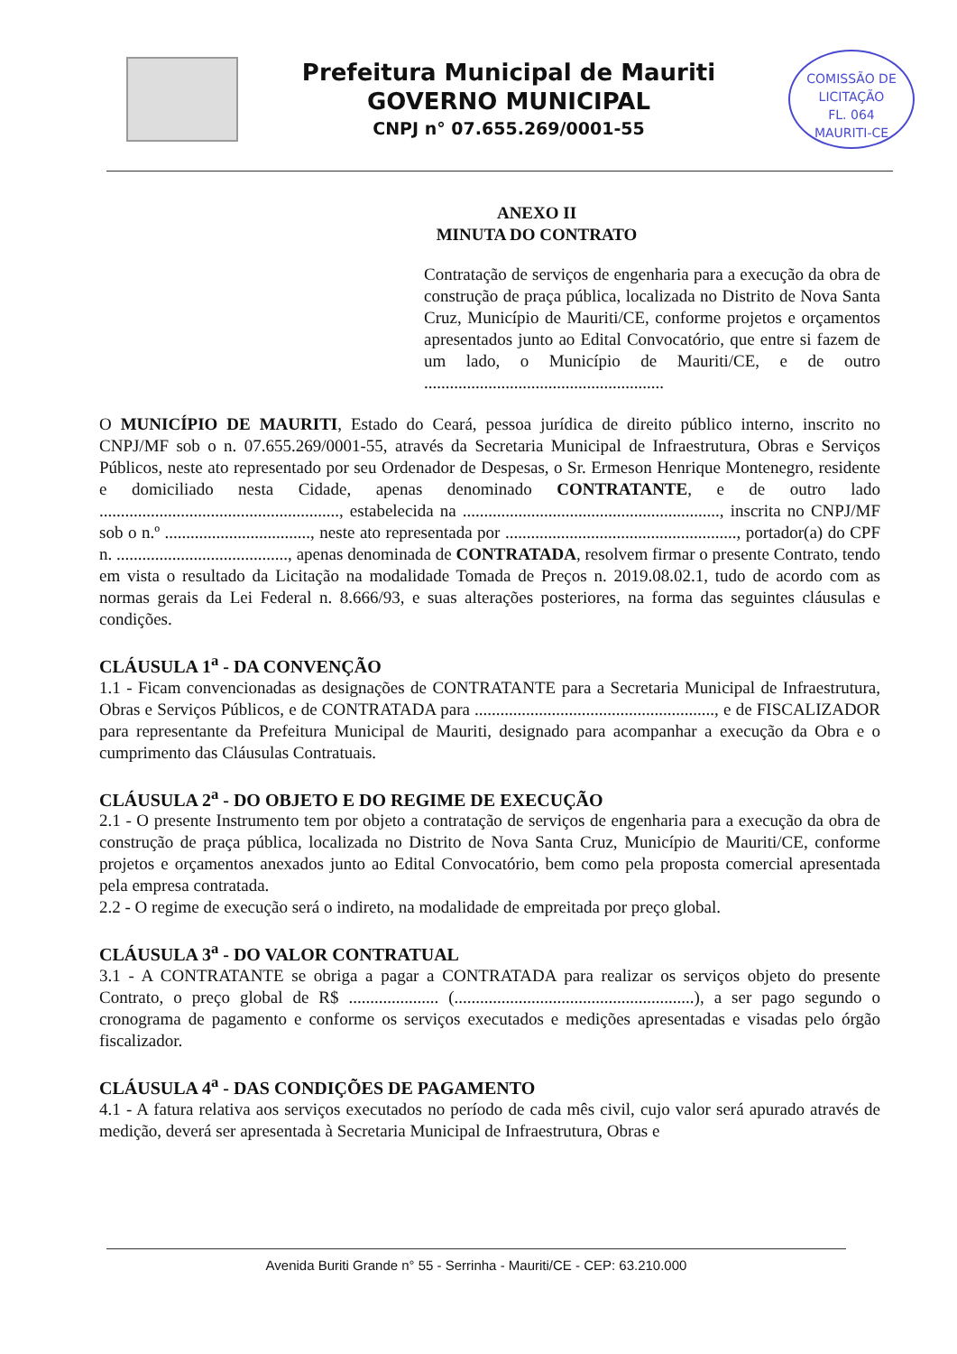Prefeitura Municipal de Mauriti
GOVERNO MUNICIPAL
CNPJ n° 07.655.269/0001-55
COMISSÃO DE LICITAÇÃO
FL. 064
MAURITI-CE
ANEXO II
MINUTA DO CONTRATO
Contratação de serviços de engenharia para a execução da obra de construção de praça pública, localizada no Distrito de Nova Santa Cruz, Município de Mauriti/CE, conforme projetos e orçamentos apresentados junto ao Edital Convocatório, que entre si fazem de um lado, o Município de Mauriti/CE, e de outro ........................................................
O MUNICÍPIO DE MAURITI, Estado do Ceará, pessoa jurídica de direito público interno, inscrito no CNPJ/MF sob o n. 07.655.269/0001-55, através da Secretaria Municipal de Infraestrutura, Obras e Serviços Públicos, neste ato representado por seu Ordenador de Despesas, o Sr. Ermeson Henrique Montenegro, residente e domiciliado nesta Cidade, apenas denominado CONTRATANTE, e de outro lado ........................................................, estabelecida na ............................................................, inscrita no CNPJ/MF sob o n.º .................................., neste ato representada por ......................................................, portador(a) do CPF n. ........................................, apenas denominada de CONTRATADA, resolvem firmar o presente Contrato, tendo em vista o resultado da Licitação na modalidade Tomada de Preços n. 2019.08.02.1, tudo de acordo com as normas gerais da Lei Federal n. 8.666/93, e suas alterações posteriores, na forma das seguintes cláusulas e condições.
CLÁUSULA 1<sup>a</sup> - DA CONVENÇÃO
1.1 - Ficam convencionadas as designações de CONTRATANTE para a Secretaria Municipal de Infraestrutura, Obras e Serviços Públicos, e de CONTRATADA para ........................................................, e de FISCALIZADOR para representante da Prefeitura Municipal de Mauriti, designado para acompanhar a execução da Obra e o cumprimento das Cláusulas Contratuais.
CLÁUSULA 2<sup>a</sup> - DO OBJETO E DO REGIME DE EXECUÇÃO
2.1 - O presente Instrumento tem por objeto a contratação de serviços de engenharia para a execução da obra de construção de praça pública, localizada no Distrito de Nova Santa Cruz, Município de Mauriti/CE, conforme projetos e orçamentos anexados junto ao Edital Convocatório, bem como pela proposta comercial apresentada pela empresa contratada.
2.2 - O regime de execução será o indireto, na modalidade de empreitada por preço global.
CLÁUSULA 3<sup>a</sup> - DO VALOR CONTRATUAL
3.1 - A CONTRATANTE se obriga a pagar a CONTRATADA para realizar os serviços objeto do presente Contrato, o preço global de R$ ..................... (........................................................), a ser pago segundo o cronograma de pagamento e conforme os serviços executados e medições apresentadas e visadas pelo órgão fiscalizador.
CLÁUSULA 4<sup>a</sup> - DAS CONDIÇÕES DE PAGAMENTO
4.1 - A fatura relativa aos serviços executados no período de cada mês civil, cujo valor será apurado através de medição, deverá ser apresentada à Secretaria Municipal de Infraestrutura, Obras e
Avenida Buriti Grande n° 55 - Serrinha - Mauriti/CE - CEP: 63.210.000